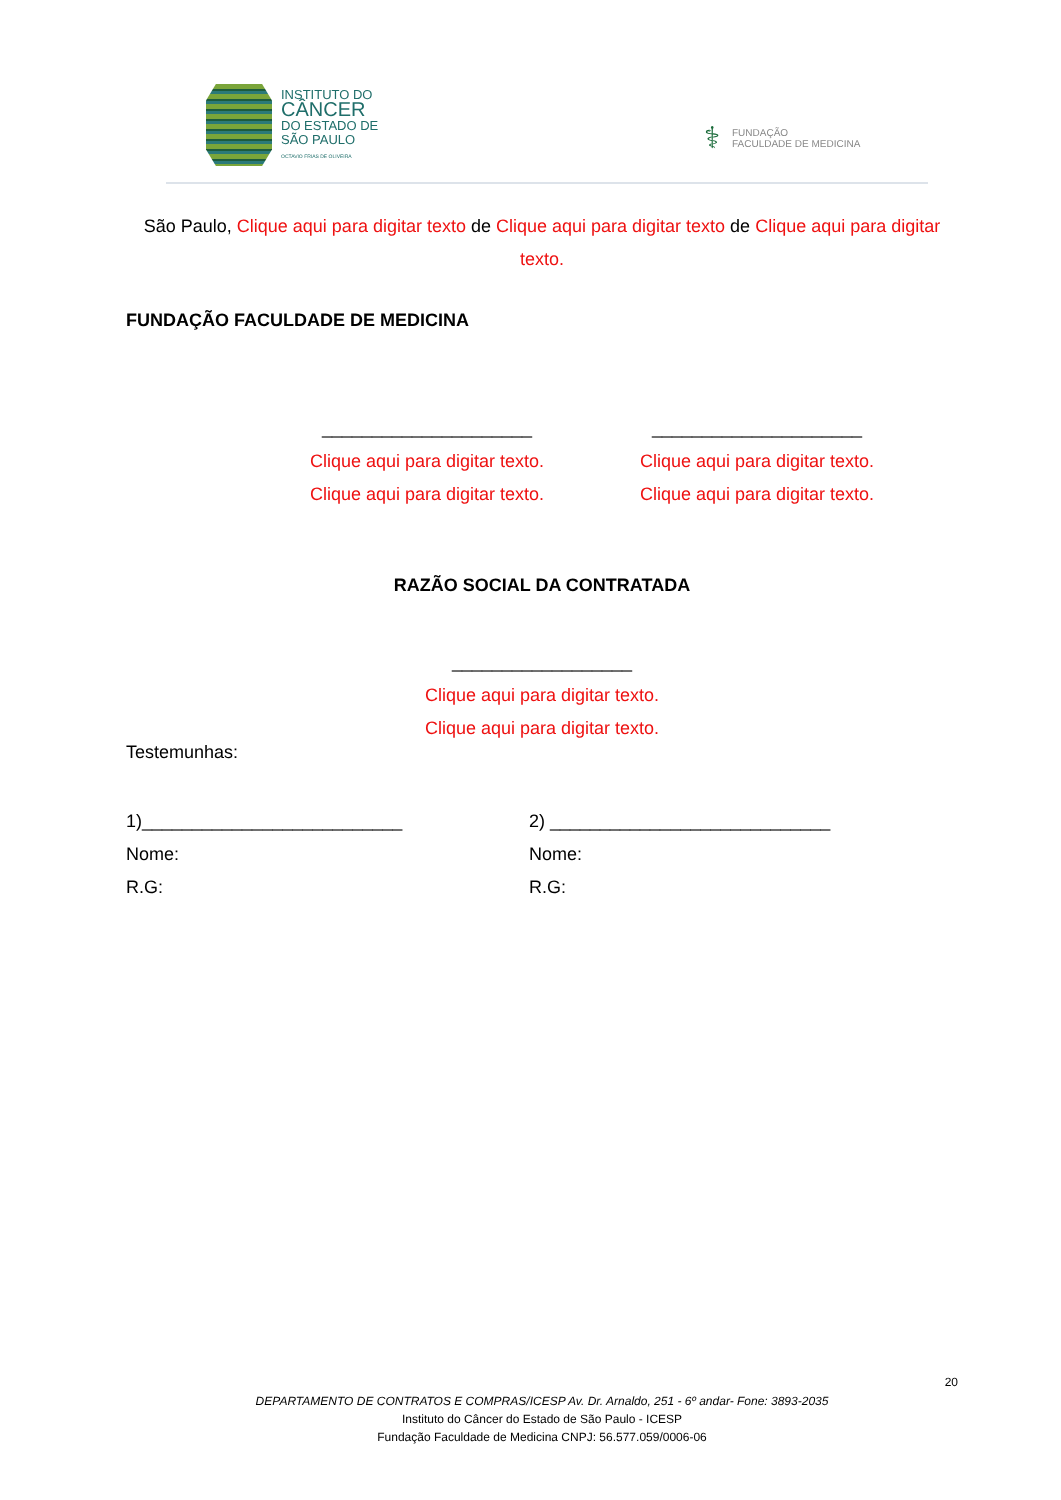INSTITUTO DO
CÂNCER
DO ESTADO DE
SÃO PAULO
OCTAVIO FRIAS DE OLIVEIRA
⚕
FUNDAÇÃO
FACULDADE DE MEDICINA
São Paulo, Clique aqui para digitar texto de Clique aqui para digitar texto de Clique aqui para digitar texto.
FUNDAÇÃO FACULDADE DE MEDICINA
_____________________
Clique aqui para digitar texto.
Clique aqui para digitar texto.
_____________________
Clique aqui para digitar texto.
Clique aqui para digitar texto.
RAZÃO SOCIAL DA CONTRATADA
__________________
Clique aqui para digitar texto.
Clique aqui para digitar texto.
Testemunhas:
1)__________________________
Nome:
R.G:
2) ____________________________
Nome:
R.G:
20
DEPARTAMENTO DE CONTRATOS E COMPRAS/ICESP Av. Dr. Arnaldo, 251 - 6º andar- Fone: 3893-2035
Instituto do Câncer do Estado de São Paulo - ICESP
Fundação Faculdade de Medicina CNPJ: 56.577.059/0006-06